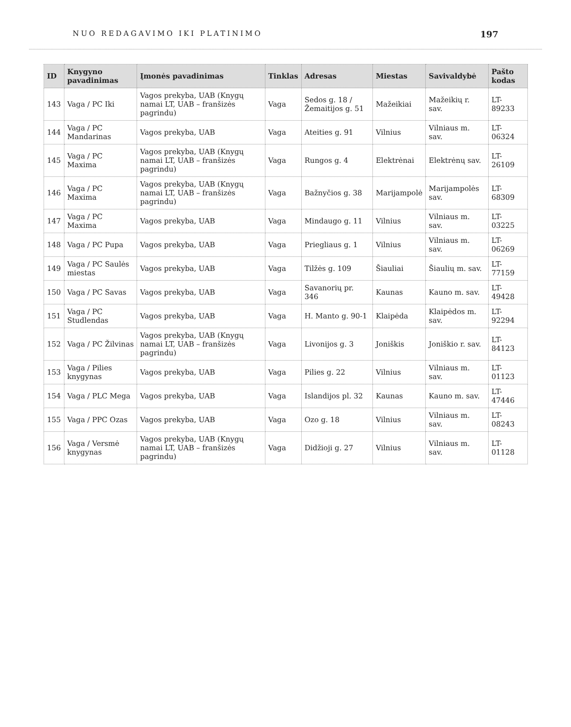NUO REDAGAVIMO IKI PLATINIMO 197
| ID | Knygyno pavadinimas | Įmonės pavadinimas | Tinklas | Adresas | Miestas | Savivaldybė | Pašto kodas |
| --- | --- | --- | --- | --- | --- | --- | --- |
| 143 | Vaga / PC Iki | Vagos prekyba, UAB (Knygų namai LT, UAB – franšizės pagrindu) | Vaga | Sedos g. 18 / Žemaitijos g. 51 | Mažeikiai | Mažeikių r. sav. | LT-89233 |
| 144 | Vaga / PC Mandarinas | Vagos prekyba, UAB | Vaga | Ateities g. 91 | Vilnius | Vilniaus m. sav. | LT-06324 |
| 145 | Vaga / PC Maxima | Vagos prekyba, UAB (Knygų namai LT, UAB – franšizės pagrindu) | Vaga | Rungos g. 4 | Elektrėnai | Elektrėnų sav. | LT-26109 |
| 146 | Vaga / PC Maxima | Vagos prekyba, UAB (Knygų namai LT, UAB – franšizės pagrindu) | Vaga | Bažnyčios g. 38 | Marijampolė | Marijampolės sav. | LT-68309 |
| 147 | Vaga / PC Maxima | Vagos prekyba, UAB | Vaga | Mindaugo g. 11 | Vilnius | Vilniaus m. sav. | LT-03225 |
| 148 | Vaga / PC Pupa | Vagos prekyba, UAB | Vaga | Priegliaus g. 1 | Vilnius | Vilniaus m. sav. | LT-06269 |
| 149 | Vaga / PC Saulės miestas | Vagos prekyba, UAB | Vaga | Tilžės g. 109 | Šiauliai | Šiaulių m. sav. | LT-77159 |
| 150 | Vaga / PC Savas | Vagos prekyba, UAB | Vaga | Savanorių pr. 346 | Kaunas | Kauno m. sav. | LT-49428 |
| 151 | Vaga / PC Studlendas | Vagos prekyba, UAB | Vaga | H. Manto g. 90-1 | Klaipėda | Klaipėdos m. sav. | LT-92294 |
| 152 | Vaga / PC Žilvinas | Vagos prekyba, UAB (Knygų namai LT, UAB – franšizės pagrindu) | Vaga | Livonijos g. 3 | Joniškis | Joniškio r. sav. | LT-84123 |
| 153 | Vaga / Pilies knygynas | Vagos prekyba, UAB | Vaga | Pilies g. 22 | Vilnius | Vilniaus m. sav. | LT-01123 |
| 154 | Vaga / PLC Mega | Vagos prekyba, UAB | Vaga | Islandijos pl. 32 | Kaunas | Kauno m. sav. | LT-47446 |
| 155 | Vaga / PPC Ozas | Vagos prekyba, UAB | Vaga | Ozo g. 18 | Vilnius | Vilniaus m. sav. | LT-08243 |
| 156 | Vaga / Versmė knygynas | Vagos prekyba, UAB (Knygų namai LT, UAB – franšizės pagrindu) | Vaga | Didžioji g. 27 | Vilnius | Vilniaus m. sav. | LT-01128 |